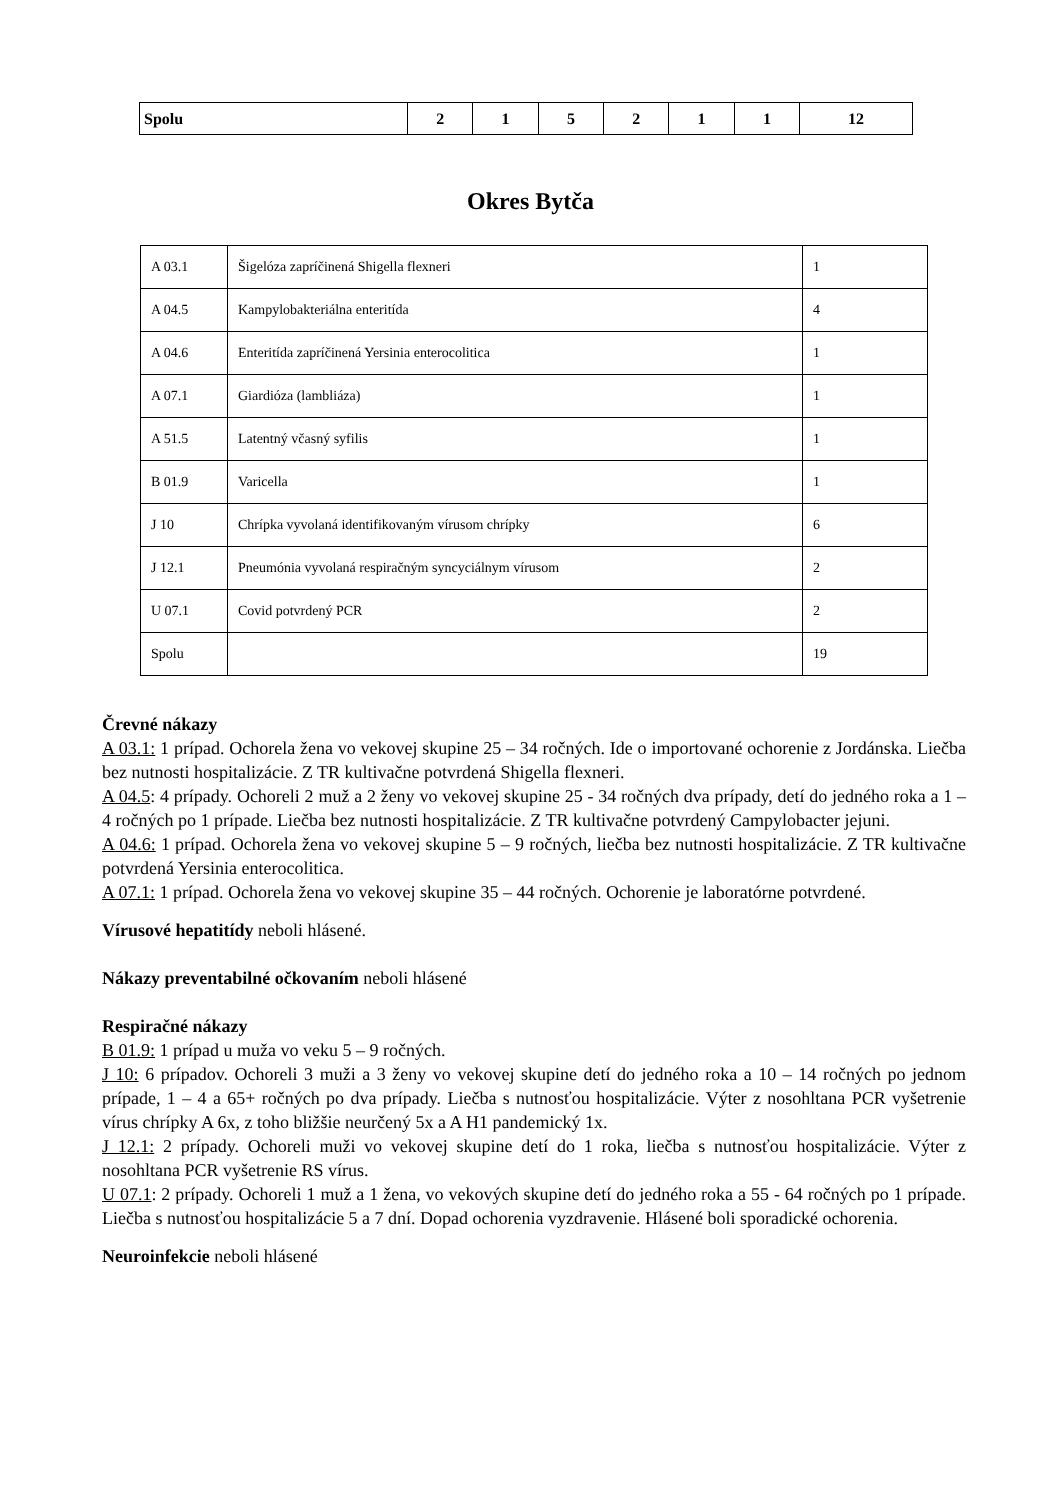| Spolu | 2 | 1 | 5 | 2 | 1 | 1 | 12 |
Okres Bytča
| A 03.1 | Šigelóza zapríčinená Shigella flexneri | 1 |
| A 04.5 | Kampylobakteriálna enteritída | 4 |
| A 04.6 | Enteritída zapríčinená Yersinia enterocolitica | 1 |
| A 07.1 | Giardióza (lambliáza) | 1 |
| A 51.5 | Latentný včasný syfilis | 1 |
| B 01.9 | Varicella | 1 |
| J 10 | Chrípka vyvolaná identifikovaným vírusom chrípky | 6 |
| J 12.1 | Pneumónia vyvolaná respiračným syncyciálnym vírusom | 2 |
| U 07.1 | Covid potvrdený PCR | 2 |
| Spolu | | 19 |
Črevné nákazy
A 03.1: 1 prípad. Ochorela žena vo vekovej skupine 25 – 34 ročných. Ide o importované ochorenie z Jordánska. Liečba bez nutnosti hospitalizácie. Z TR kultivačne potvrdená Shigella flexneri.
A 04.5: 4 prípady. Ochoreli 2 muž a 2 ženy vo vekovej skupine 25 - 34 ročných dva prípady, detí do jedného roka a 1 – 4 ročných po 1 prípade. Liečba bez nutnosti hospitalizácie. Z TR kultivačne potvrdený Campylobacter jejuni.
A 04.6: 1 prípad. Ochorela žena vo vekovej skupine 5 – 9 ročných, liečba bez nutnosti hospitalizácie. Z TR kultivačne potvrdená Yersinia enterocolitica.
A 07.1: 1 prípad. Ochorela žena vo vekovej skupine 35 – 44 ročných. Ochorenie je laboratórne potvrdené.
Vírusové hepatitídy neboli hlásené.
Nákazy preventabilné očkovaním neboli hlásené
Respiračné nákazy
B 01.9: 1 prípad u muža vo veku 5 – 9 ročných.
J 10: 6 prípadov. Ochoreli 3 muži a 3 ženy vo vekovej skupine detí do jedného roka a 10 – 14 ročných po jednom prípade, 1 – 4 a 65+ ročných po dva prípady. Liečba s nutnosťou hospitalizácie. Výter z nosohltana PCR vyšetrenie vírus chrípky A 6x, z toho bližšie neurčený 5x a A H1 pandemický 1x.
J 12.1: 2 prípady. Ochoreli muži vo vekovej skupine detí do 1 roka, liečba s nutnosťou hospitalizácie. Výter z nosohltana PCR vyšetrenie RS vírus.
U 07.1: 2 prípady. Ochoreli 1 muž a 1 žena, vo vekových skupine detí do jedného roka a 55 - 64 ročných po 1 prípade. Liečba s nutnosťou hospitalizácie 5 a 7 dní. Dopad ochorenia vyzdravenie. Hlásené boli sporadické ochorenia.
Neuroinfekcie neboli hlásené